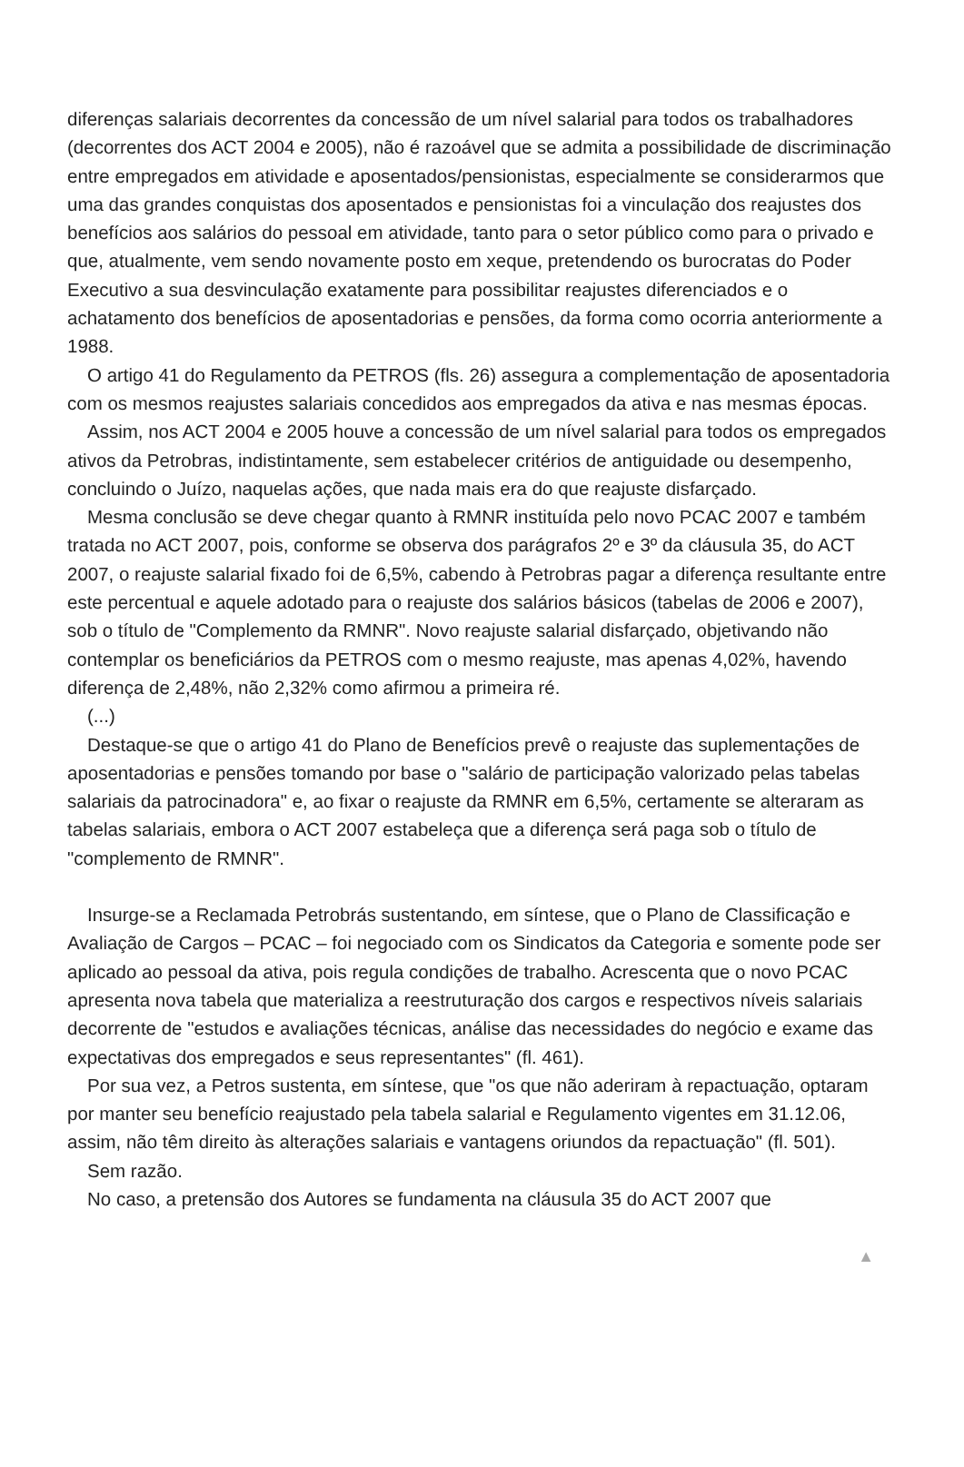diferenças salariais decorrentes da concessão de um nível salarial para todos os trabalhadores (decorrentes dos ACT 2004 e 2005), não é razoável que se admita a possibilidade de discriminação entre empregados em atividade e aposentados/pensionistas, especialmente se considerarmos que uma das grandes conquistas dos aposentados e pensionistas foi a vinculação dos reajustes dos benefícios aos salários do pessoal em atividade, tanto para o setor público como para o privado e que, atualmente, vem sendo novamente posto em xeque, pretendendo os burocratas do Poder Executivo a sua desvinculação exatamente para possibilitar reajustes diferenciados e o achatamento dos benefícios de aposentadorias e pensões, da forma como ocorria anteriormente a 1988.
O artigo 41 do Regulamento da PETROS (fls. 26) assegura a complementação de aposentadoria com os mesmos reajustes salariais concedidos aos empregados da ativa e nas mesmas épocas.
Assim, nos ACT 2004 e 2005 houve a concessão de um nível salarial para todos os empregados ativos da Petrobras, indistintamente, sem estabelecer critérios de antiguidade ou desempenho, concluindo o Juízo, naquelas ações, que nada mais era do que reajuste disfarçado.
Mesma conclusão se deve chegar quanto à RMNR instituída pelo novo PCAC 2007 e também tratada no ACT 2007, pois, conforme se observa dos parágrafos 2º e 3º da cláusula 35, do ACT 2007, o reajuste salarial fixado foi de 6,5%, cabendo à Petrobras pagar a diferença resultante entre este percentual e aquele adotado para o reajuste dos salários básicos (tabelas de 2006 e 2007), sob o título de "Complemento da RMNR". Novo reajuste salarial disfarçado, objetivando não contemplar os beneficiários da PETROS com o mesmo reajuste, mas apenas 4,02%, havendo diferença de 2,48%, não 2,32% como afirmou a primeira ré.
(...)
Destaque-se que o artigo 41 do Plano de Benefícios prevê o reajuste das suplementações de aposentadorias e pensões tomando por base o "salário de participação valorizado pelas tabelas salariais da patrocinadora" e, ao fixar o reajuste da RMNR em 6,5%, certamente se alteraram as tabelas salariais, embora o ACT 2007 estabeleça que a diferença será paga sob o título de "complemento de RMNR".
Insurge-se a Reclamada Petrobrás sustentando, em síntese, que o Plano de Classificação e Avaliação de Cargos – PCAC – foi negociado com os Sindicatos da Categoria e somente pode ser aplicado ao pessoal da ativa, pois regula condições de trabalho. Acrescenta que o novo PCAC apresenta nova tabela que materializa a reestruturação dos cargos e respectivos níveis salariais decorrente de "estudos e avaliações técnicas, análise das necessidades do negócio e exame das expectativas dos empregados e seus representantes" (fl. 461).
Por sua vez, a Petros sustenta, em síntese, que "os que não aderiram à repactuação, optaram por manter seu benefício reajustado pela tabela salarial e Regulamento vigentes em 31.12.06, assim, não têm direito às alterações salariais e vantagens oriundos da repactuação" (fl. 501).
Sem razão.
No caso, a pretensão dos Autores se fundamenta na cláusula 35 do ACT 2007 que
▲